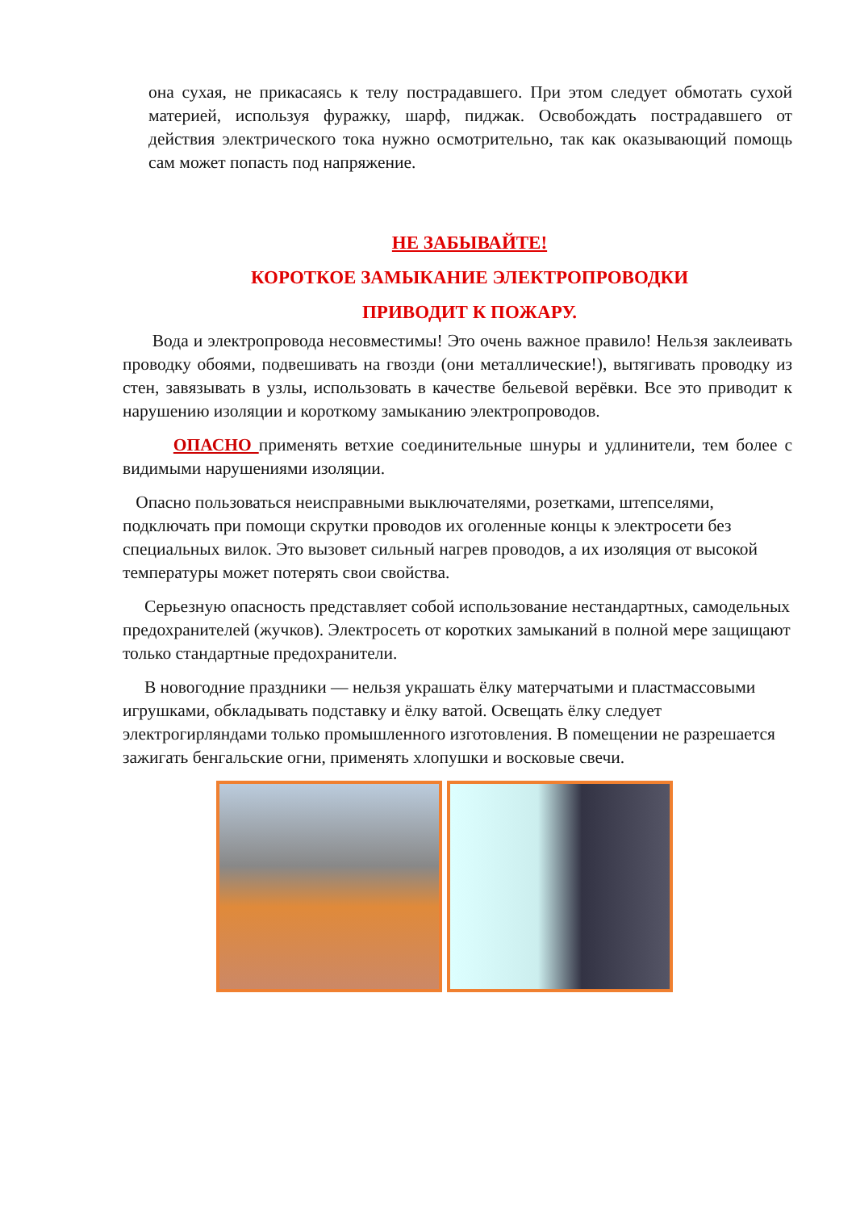она сухая, не прикасаясь к телу пострадавшего. При этом следует обмотать сухой материей, используя фуражку, шарф, пиджак. Освобождать пострадавшего от действия электрического тока нужно осмотрительно, так как оказывающий помощь сам может попасть под напряжение.
НЕ ЗАБЫВАЙТЕ!
КОРОТКОЕ ЗАМЫКАНИЕ ЭЛЕКТРОПРОВОДКИ
ПРИВОДИТ К ПОЖАРУ.
Вода и электропровода несовместимы! Это очень важное правило! Нельзя заклеивать проводку обоями, подвешивать на гвозди (они металлические!), вытягивать проводку из стен, завязывать в узлы, использовать в качестве бельевой верёвки. Все это приводит к нарушению изоляции и короткому замыканию электропроводов.
ОПАСНО применять ветхие соединительные шнуры и удлинители, тем более с видимыми нарушениями изоляции.
Опасно пользоваться неисправными выключателями, розетками, штепселями, подключать при помощи скрутки проводов их оголенные концы к электросети без специальных вилок. Это вызовет сильный нагрев проводов, а их изоляция от высокой температуры может потерять свои свойства.
Серьезную опасность представляет собой использование нестандартных, самодельных предохранителей (жучков). Электросеть от коротких замыканий в полной мере защищают только стандартные предохранители.
В новогодние праздники — нельзя украшать ёлку матерчатыми и пластмассовыми игрушками, обкладывать подставку и ёлку ватой. Освещать ёлку следует электрогирляндами только промышленного изготовления. В помещении не разрешается зажигать бенгальские огни, применять хлопушки и восковые свечи.